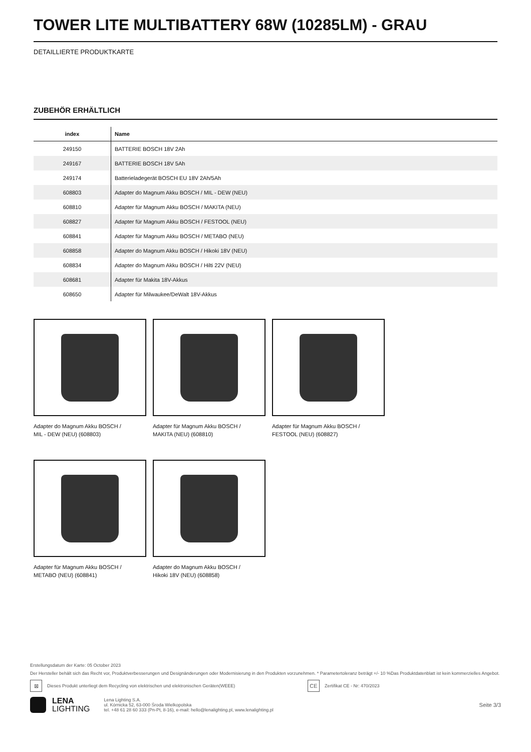TOWER LITE MULTIBATTERY 68W (10285LM) - GRAU
DETAILLIERTE PRODUKTKARTE
ZUBEHÖR ERHÄLTLICH
| index | Name |
| --- | --- |
| 249150 | BATTERIE BOSCH 18V 2Ah |
| 249167 | BATTERIE BOSCH 18V 5Ah |
| 249174 | Batterieladegerät BOSCH EU 18V 2Ah/5Ah |
| 608803 | Adapter do Magnum Akku BOSCH / MIL - DEW (NEU) |
| 608810 | Adapter für Magnum Akku BOSCH / MAKITA (NEU) |
| 608827 | Adapter für Magnum Akku BOSCH / FESTOOL (NEU) |
| 608841 | Adapter für Magnum Akku BOSCH / METABO (NEU) |
| 608858 | Adapter do Magnum Akku BOSCH / Hikoki 18V (NEU) |
| 608834 | Adapter do Magnum Akku BOSCH / Hilti 22V (NEU) |
| 608681 | Adapter für Makita 18V-Akkus |
| 608650 | Adapter für Milwaukee/DeWalt 18V-Akkus |
Adapter do Magnum Akku BOSCH /
MIL - DEW (NEU) (608803)
Adapter für Magnum Akku BOSCH /
MAKITA (NEU) (608810)
Adapter für Magnum Akku BOSCH /
FESTOOL (NEU) (608827)
Adapter für Magnum Akku BOSCH /
METABO (NEU) (608841)
Adapter do Magnum Akku BOSCH /
Hikoki 18V (NEU) (608858)
Erstellungsdatum der Karte: 05 October 2023
Der Hersteller behält sich das Recht vor, Produktverbesserungen und Designänderungen oder Modernisierung in den Produkten vorzunehmen. * Parametertoleranz beträgt +/- 10 %Das Produktdatenblatt ist kein kommerzielles Angebot.
⊠ Dieses Produkt unterliegt dem Recycling von elektrischen und elektronischen Geräten(WEEE) CE Zertifikat CE - Nr: 470/2023
LENA
LIGHTING
Lena Lighting S.A.
ul. Kórnicka 52, 63-000 Środa Wielkopolska
tel. +48 61 28 60 333 (Pn-Pt, 8-16), e-mail: hello@lenalighting.pl, www.lenalighting.pl
Seite 3/3